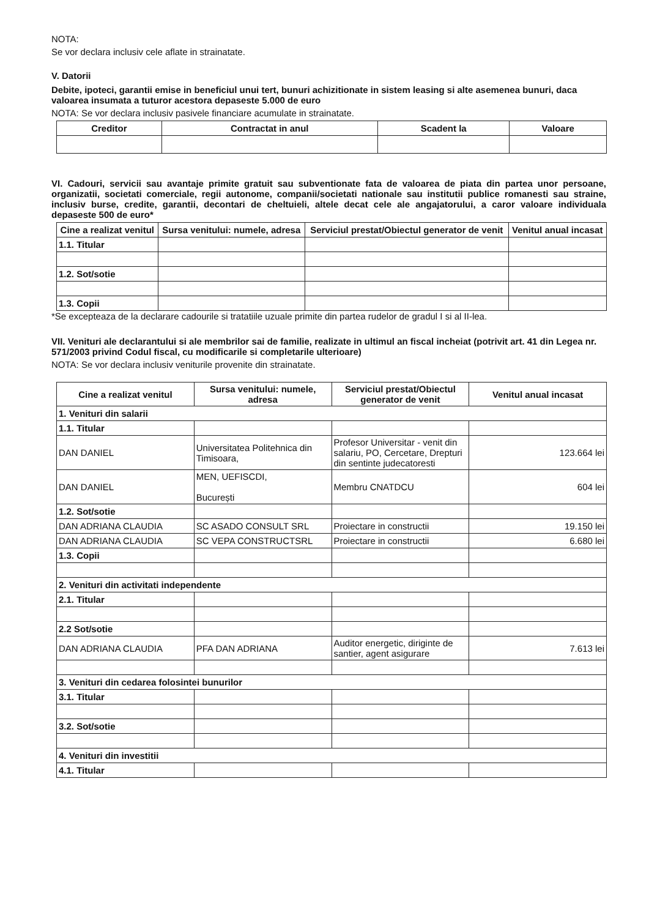NOTA:
Se vor declara inclusiv cele aflate in strainatate.
V. Datorii
Debite, ipoteci, garantii emise in beneficiul unui tert, bunuri achizitionate in sistem leasing si alte asemenea bunuri, daca valoarea insumata a tuturor acestora depaseste 5.000 de euro
NOTA: Se vor declara inclusiv pasivele financiare acumulate in strainatate.
| Creditor | Contractat in anul | Scadent la | Valoare |
| --- | --- | --- | --- |
VI. Cadouri, servicii sau avantaje primite gratuit sau subventionate fata de valoarea de piata din partea unor persoane, organizatii, societati comerciale, regii autonome, companii/societati nationale sau institutii publice romanesti sau straine, inclusiv burse, credite, garantii, decontari de cheltuieli, altele decat cele ale angajatorului, a caror valoare individuala depaseste 500 de euro*
| Cine a realizat venitul | Sursa venitului: numele, adresa | Serviciul prestat/Obiectul generator de venit | Venitul anual incasat |
| --- | --- | --- | --- |
| 1.1. Titular | | | |
| 1.2. Sot/sotie | | | |
| 1.3. Copii | | | |
*Se excepteaza de la declarare cadourile si tratatiile uzuale primite din partea rudelor de gradul I si al II-lea.
VII. Venituri ale declarantului si ale membrilor sai de familie, realizate in ultimul an fiscal incheiat (potrivit art. 41 din Legea nr. 571/2003 privind Codul fiscal, cu modificarile si completarile ulterioare)
NOTA: Se vor declara inclusiv veniturile provenite din strainatate.
| Cine a realizat venitul | Sursa venitului: numele, adresa | Serviciul prestat/Obiectul generator de venit | Venitul anual incasat |
| --- | --- | --- | --- |
| 1. Venituri din salarii | | | |
| 1.1. Titular | | | |
| DAN DANIEL | Universitatea Politehnica din Timisoara, | Profesor Universitar - venit din salariu, PO, Cercetare, Drepturi din sentinte judecatoresti | 123.664 lei |
| DAN DANIEL | MEN, UEFISCDI, București | Membru CNATDCU | 604 lei |
| 1.2. Sot/sotie | | | |
| DAN ADRIANA CLAUDIA | SC ASADO CONSULT SRL | Proiectare in constructii | 19.150 lei |
| DAN ADRIANA CLAUDIA | SC VEPA CONSTRUCTSRL | Proiectare in constructii | 6.680 lei |
| 1.3. Copii | | | |
| 2. Venituri din activitati independente | | | |
| 2.1. Titular | | | |
| 2.2 Sot/sotie | | | |
| DAN ADRIANA CLAUDIA | PFA DAN ADRIANA | Auditor energetic, diriginte de santier, agent asigurare | 7.613 lei |
| 3. Venituri din cedarea folosintei bunurilor | | | |
| 3.1. Titular | | | |
| 3.2. Sot/sotie | | | |
| 4. Venituri din investitii | | | |
| 4.1. Titular | | | |